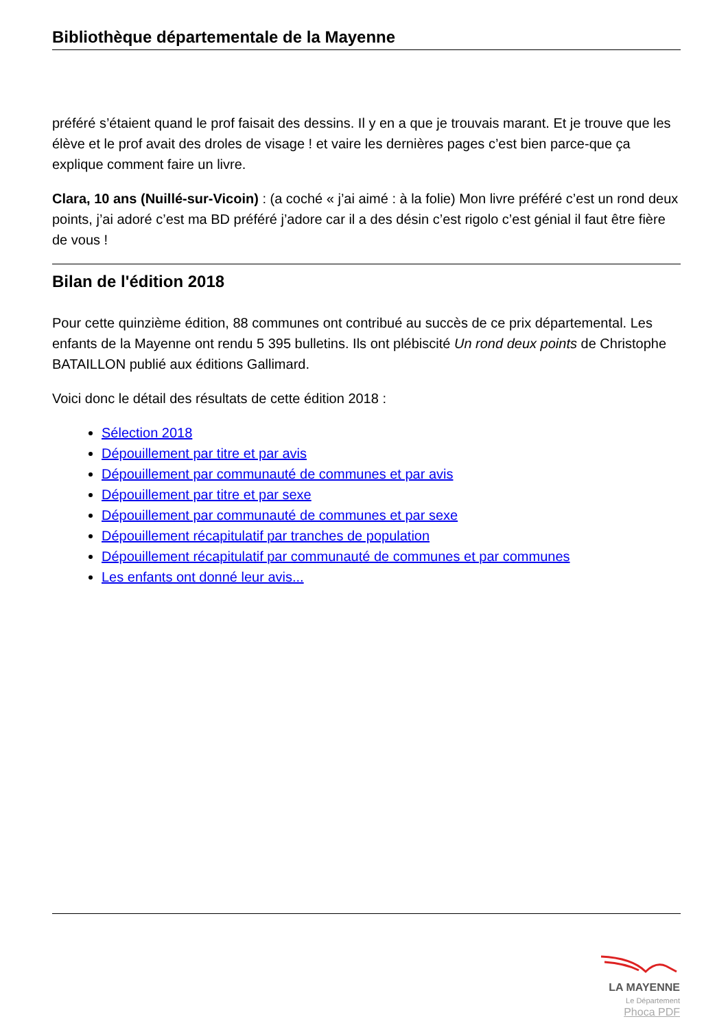Bibliothèque départementale de la Mayenne
préféré s’étaient quand le prof faisait des dessins. Il y en a que je trouvais marant. Et je trouve que les élève et le prof avait des droles de visage ! et vaire les dernières pages c’est bien parce-que ça explique comment faire un livre.
Clara, 10 ans (Nuillé-sur-Vicoin) : (a coché « j’ai aimé : à la folie) Mon livre préféré c’est un rond deux points, j’ai adoré c’est ma BD préféré j’adore car il a des désin c’est rigolo c’est génial il faut être fière de vous !
Bilan de l'édition 2018
Pour cette quinzième édition, 88 communes ont contribué au succès de ce prix départemental. Les enfants de la Mayenne ont rendu 5 395 bulletins. Ils ont plébiscité Un rond deux points de Christophe BATAILLON publié aux éditions Gallimard.
Voici donc le détail des résultats de cette édition 2018 :
Sélection 2018
Dépouillement par titre et par avis
Dépouillement par communauté de communes et par avis
Dépouillement par titre et par sexe
Dépouillement par communauté de communes et par sexe
Dépouillement récapitulatif par tranches de population
Dépouillement récapitulatif par communauté de communes et par communes
Les enfants ont donné leur avis...
LA MAYENNE
Le Département
Phoca PDF